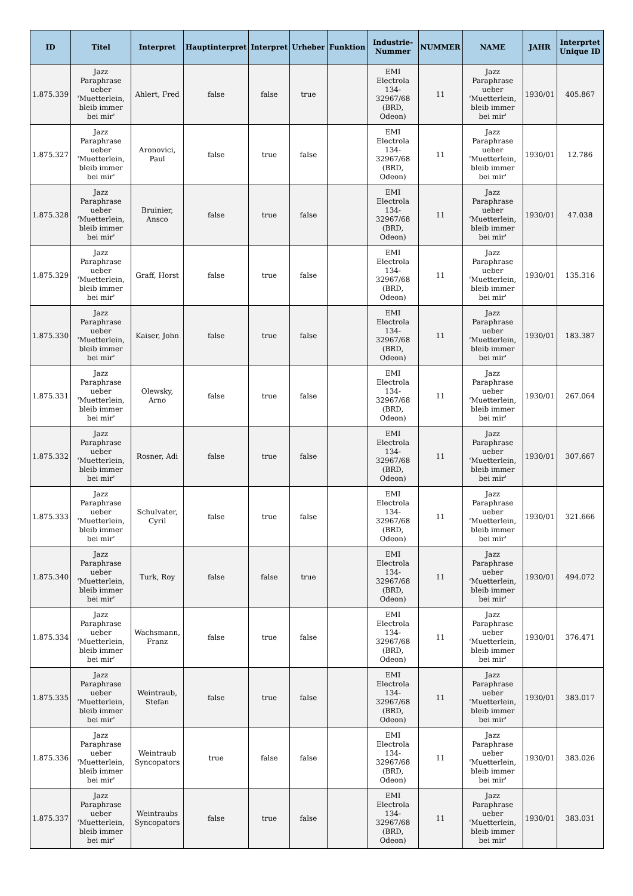| ID | Titel | Interpret | Hauptinterpret | Interpret | Urheber | Funktion | Industrie-Nummer | NUMMER | NAME | JAHR | Interprtet Unique ID |
| --- | --- | --- | --- | --- | --- | --- | --- | --- | --- | --- | --- |
| 1.875.339 | Jazz Paraphrase ueber 'Muetterlein, bleib immer bei mir' | Ahlert, Fred | false | false | true | | EMI Electrola 134-32967/68 (BRD, Odeon) | 11 | Jazz Paraphrase ueber 'Muetterlein, bleib immer bei mir' | 1930/01 | 405.867 |
| 1.875.327 | Jazz Paraphrase ueber 'Muetterlein, bleib immer bei mir' | Aronovici, Paul | false | true | false | | EMI Electrola 134-32967/68 (BRD, Odeon) | 11 | Jazz Paraphrase ueber 'Muetterlein, bleib immer bei mir' | 1930/01 | 12.786 |
| 1.875.328 | Jazz Paraphrase ueber 'Muetterlein, bleib immer bei mir' | Bruinier, Ansco | false | true | false | | EMI Electrola 134-32967/68 (BRD, Odeon) | 11 | Jazz Paraphrase ueber 'Muetterlein, bleib immer bei mir' | 1930/01 | 47.038 |
| 1.875.329 | Jazz Paraphrase ueber 'Muetterlein, bleib immer bei mir' | Graff, Horst | false | true | false | | EMI Electrola 134-32967/68 (BRD, Odeon) | 11 | Jazz Paraphrase ueber 'Muetterlein, bleib immer bei mir' | 1930/01 | 135.316 |
| 1.875.330 | Jazz Paraphrase ueber 'Muetterlein, bleib immer bei mir' | Kaiser, John | false | true | false | | EMI Electrola 134-32967/68 (BRD, Odeon) | 11 | Jazz Paraphrase ueber 'Muetterlein, bleib immer bei mir' | 1930/01 | 183.387 |
| 1.875.331 | Jazz Paraphrase ueber 'Muetterlein, bleib immer bei mir' | Olewsky, Arno | false | true | false | | EMI Electrola 134-32967/68 (BRD, Odeon) | 11 | Jazz Paraphrase ueber 'Muetterlein, bleib immer bei mir' | 1930/01 | 267.064 |
| 1.875.332 | Jazz Paraphrase ueber 'Muetterlein, bleib immer bei mir' | Rosner, Adi | false | true | false | | EMI Electrola 134-32967/68 (BRD, Odeon) | 11 | Jazz Paraphrase ueber 'Muetterlein, bleib immer bei mir' | 1930/01 | 307.667 |
| 1.875.333 | Jazz Paraphrase ueber 'Muetterlein, bleib immer bei mir' | Schulvater, Cyril | false | true | false | | EMI Electrola 134-32967/68 (BRD, Odeon) | 11 | Jazz Paraphrase ueber 'Muetterlein, bleib immer bei mir' | 1930/01 | 321.666 |
| 1.875.340 | Jazz Paraphrase ueber 'Muetterlein, bleib immer bei mir' | Turk, Roy | false | false | true | | EMI Electrola 134-32967/68 (BRD, Odeon) | 11 | Jazz Paraphrase ueber 'Muetterlein, bleib immer bei mir' | 1930/01 | 494.072 |
| 1.875.334 | Jazz Paraphrase ueber 'Muetterlein, bleib immer bei mir' | Wachsmann, Franz | false | true | false | | EMI Electrola 134-32967/68 (BRD, Odeon) | 11 | Jazz Paraphrase ueber 'Muetterlein, bleib immer bei mir' | 1930/01 | 376.471 |
| 1.875.335 | Jazz Paraphrase ueber 'Muetterlein, bleib immer bei mir' | Weintraub, Stefan | false | true | false | | EMI Electrola 134-32967/68 (BRD, Odeon) | 11 | Jazz Paraphrase ueber 'Muetterlein, bleib immer bei mir' | 1930/01 | 383.017 |
| 1.875.336 | Jazz Paraphrase ueber 'Muetterlein, bleib immer bei mir' | Weintraub Syncopators | true | false | false | | EMI Electrola 134-32967/68 (BRD, Odeon) | 11 | Jazz Paraphrase ueber 'Muetterlein, bleib immer bei mir' | 1930/01 | 383.026 |
| 1.875.337 | Jazz Paraphrase ueber 'Muetterlein, bleib immer bei mir' | Weintraubs Syncopators | false | true | false | | EMI Electrola 134-32967/68 (BRD, Odeon) | 11 | Jazz Paraphrase ueber 'Muetterlein, bleib immer bei mir' | 1930/01 | 383.031 |